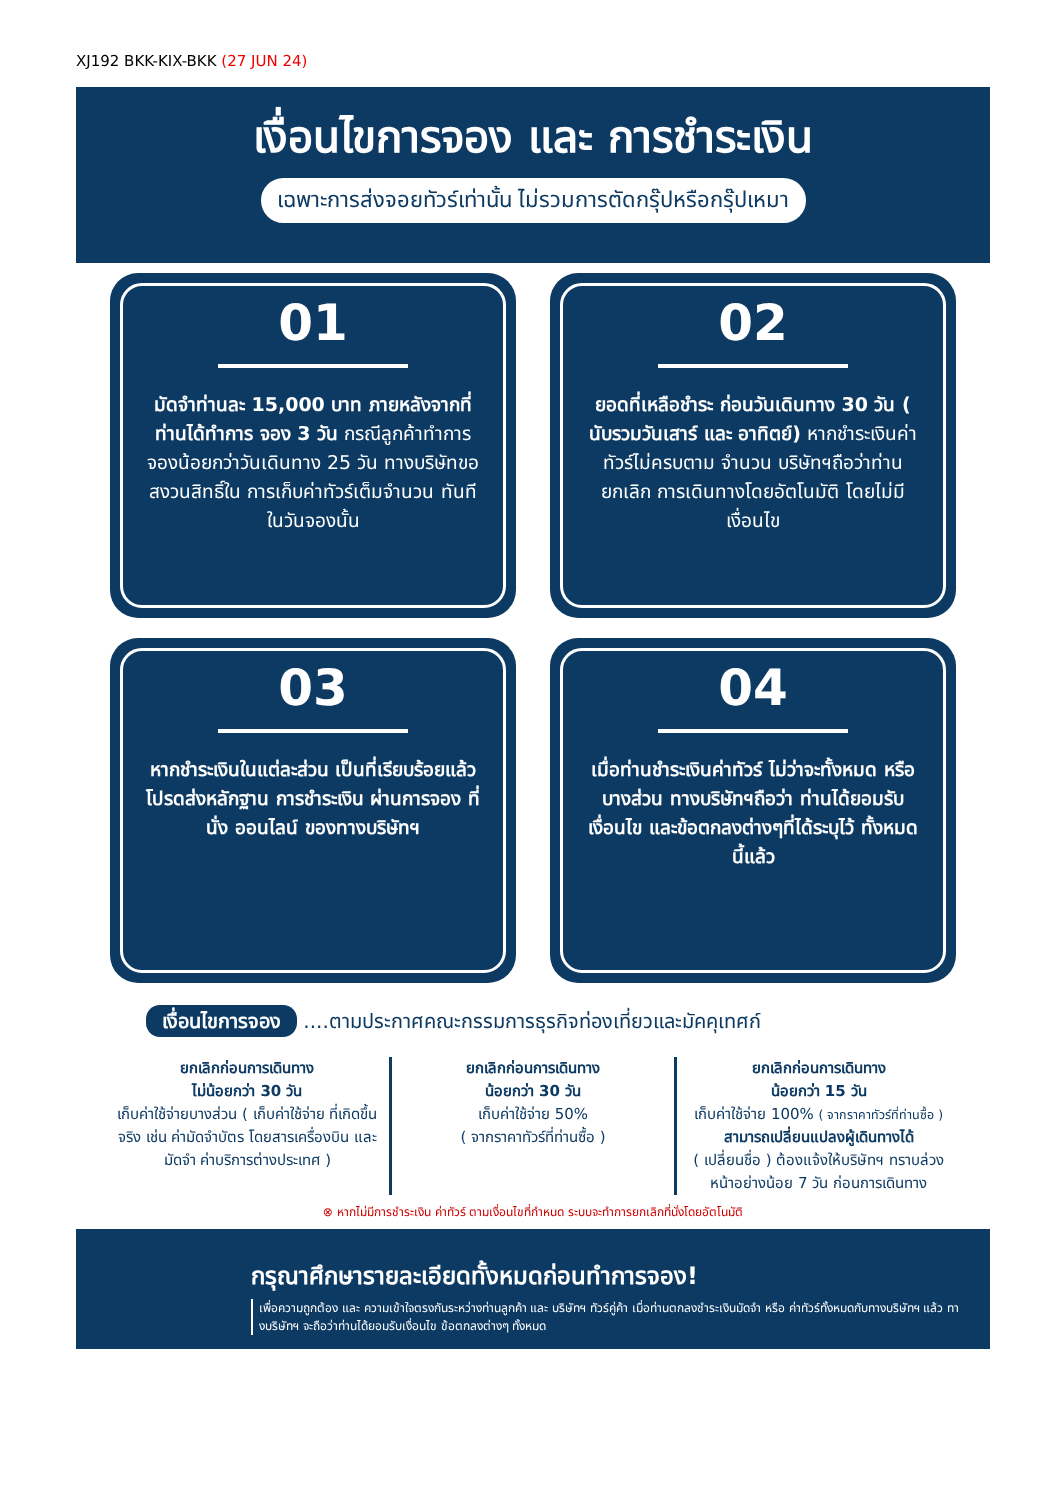XJ192 BKK-KIX-BKK (27 JUN 24)
เงื่อนไขการจอง และ การชำระเงิน
เฉพาะการส่งจอยทัวร์เท่านั้น ไม่รวมการตัดกรุ๊ปหรือกรุ๊ปเหมา
01
มัดจำท่านละ 15,000 บาท ภายหลังจากที่ท่านได้ทำการ จอง 3 วัน กรณีลูกค้าทำการ จองน้อยกว่าวันเดินทาง 25 วัน ทางบริษัทขอสงวนสิทธิ์ใน การเก็บค่าทัวร์เต็มจำนวน ทันทีในวันจองนั้น
02
ยอดที่เหลือชำระ ก่อนวันเดินทาง 30 วัน ( นับรวมวันเสาร์ และ อาทิตย์) หากชำระเงินค่าทัวร์ไม่ครบตาม จำนวน บริษัทฯถือว่าท่านยกเลิก การเดินทางโดยอัตโนมัติ โดยไม่มีเงื่อนไข
03
หากชำระเงินในแต่ละส่วน เป็นที่เรียบร้อยแล้ว โปรดส่งหลักฐาน การชำระเงิน ผ่านการจอง ที่นั่ง ออนไลน์ ของทางบริษัทฯ
04
เมื่อท่านชำระเงินค่าทัวร์ ไม่ว่าจะทั้งหมด หรือ บางส่วน ทางบริษัทฯถือว่า ท่านได้ยอมรับเงื่อนไข และข้อตกลงต่างๆที่ได้ระบุไว้ ทั้งหมดนี้แล้ว
เงื่อนไขการจอง ....ตามประกาศคณะกรรมการธุรกิจท่องเที่ยวและมัคคุเทศก์
ยกเลิกก่อนการเดินทาง
ไม่น้อยกว่า 30 วัน
เก็บค่าใช้จ่ายบางส่วน ( เก็บค่าใช้จ่าย ที่เกิดขึ้นจริง เช่น ค่ามัดจำบัตร โดยสารเครื่องบิน และมัดจำ ค่าบริการต่างประเทศ )
ยกเลิกก่อนการเดินทาง
น้อยกว่า 30 วัน
เก็บค่าใช้จ่าย 50%
( จากราคาทัวร์ที่ท่านซื้อ )
ยกเลิกก่อนการเดินทาง
น้อยกว่า 15 วัน
เก็บค่าใช้จ่าย 100% ( จากราคาทัวร์ที่ท่านซื้อ )
สามารถเปลี่ยนแปลงผู้เดินทางได้
( เปลี่ยนชื่อ ) ต้องแจ้งให้บริษัทฯ ทราบล่วงหน้าอย่างน้อย 7 วัน ก่อนการเดินทาง
⊗ หากไม่มีการชำระเงิน ค่าทัวร์ ตามเงื่อนไขที่กำหนด ระบบจะทำการยกเลิกที่นั่งโดยอัตโนมัติ
กรุณาศึกษารายละเอียดทั้งหมดก่อนทำการจอง!
เพื่อความถูกต้อง และ ความเข้าใจตรงกันระหว่างท่านลูกค้า และ บริษัทฯ ทัวร์คู่ค้า เมื่อท่านตกลงชำระเงินมัดจำ หรือ ค่าทัวร์ทั้งหมดกับทางบริษัทฯ แล้ว ทางบริษัทฯ จะถือว่าท่านได้ยอมรับเงื่อนไข ข้อตกลงต่างๆ ทั้งหมด